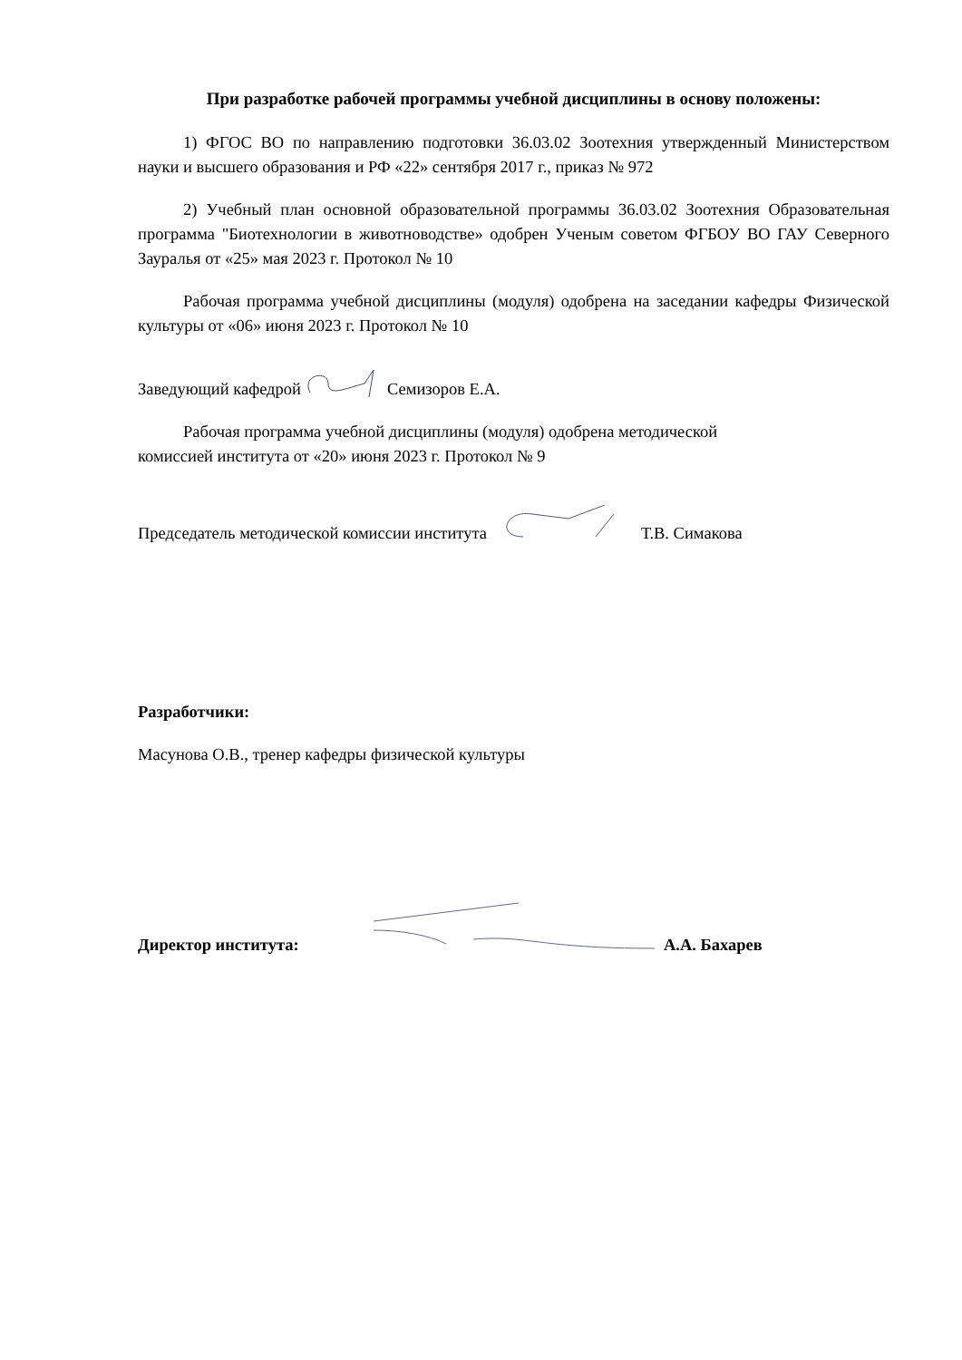При разработке рабочей программы учебной дисциплины в основу положены:
1) ФГОС ВО по направлению подготовки 36.03.02 Зоотехния утвержденный Министерством науки и высшего образования и РФ «22» сентября 2017 г., приказ № 972
2) Учебный план основной образовательной программы 36.03.02 Зоотехния Образовательная программа "Биотехнологии в животноводстве» одобрен Ученым советом ФГБОУ ВО ГАУ Северного Зауралья от «25» мая 2023 г. Протокол № 10
Рабочая программа учебной дисциплины (модуля) одобрена на заседании кафедры Физической культуры от «06» июня 2023 г. Протокол № 10
Заведующий кафедрой Семизоров Е.А.
Рабочая программа учебной дисциплины (модуля) одобрена методической
комиссией института от «20» июня 2023 г. Протокол № 9
Председатель методической комиссии института Т.В. Симакова
Разработчики:
Масунова О.В., тренер кафедры физической культуры
Директор института: А.А. Бахарев